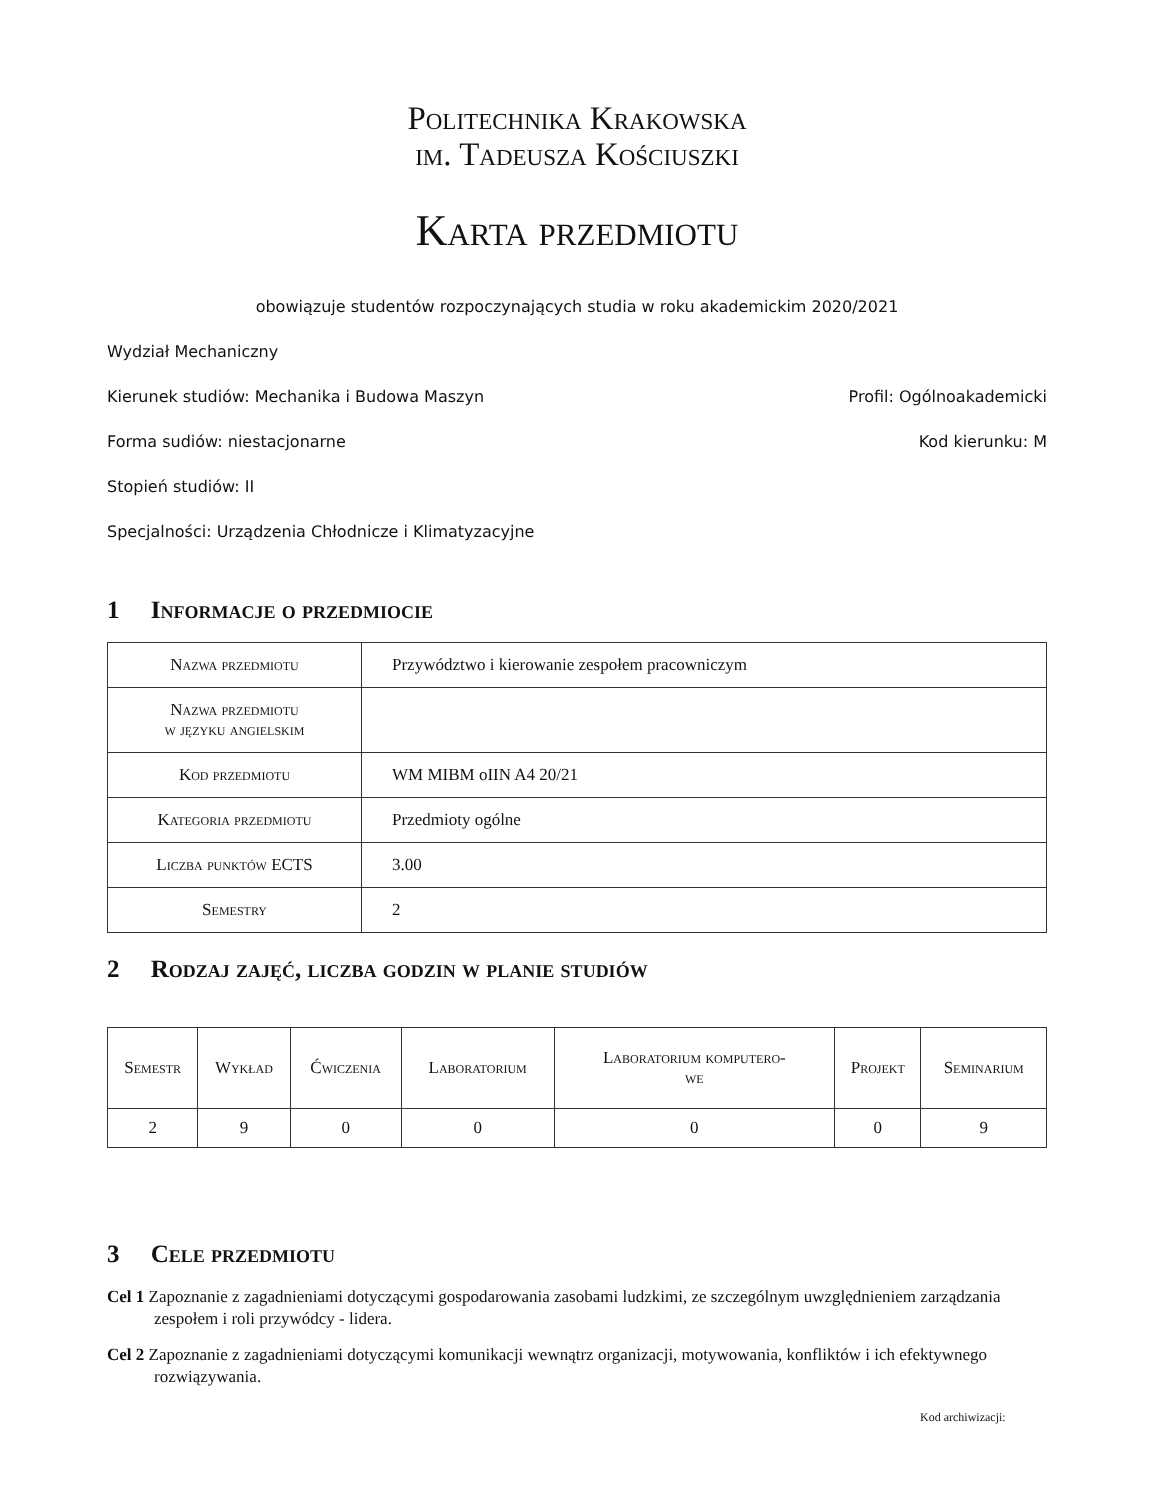Politechnika Krakowska
im. Tadeusza Kościuszki
Karta przedmiotu
obowiązuje studentów rozpoczynających studia w roku akademickim 2020/2021
Wydział Mechaniczny
Kierunek studiów: Mechanika i Budowa Maszyn Profil: Ogólnoakademicki
Forma sudiów: niestacjonarne Kod kierunku: M
Stopień studiów: II
Specjalności: Urządzenia Chłodnicze i Klimatyzacyjne
1 Informacje o przedmiocie
| Nazwa przedmiotu | Przywództwo i kierowanie zespołem pracowniczym |
| Nazwa przedmiotu w języku angielskim | |
| Kod przedmiotu | WM MIBM oIIN A4 20/21 |
| Kategoria przedmiotu | Przedmioty ogólne |
| Liczba punktów ECTS | 3.00 |
| Semestry | 2 |
2 Rodzaj zajęć, liczba godzin w planie studiów
| Semestr | Wykład | Ćwiczenia | Laboratorium | Laboratorium komputero- we | Projekt | Seminarium |
| --- | --- | --- | --- | --- | --- | --- |
| 2 | 9 | 0 | 0 | 0 | 0 | 9 |
3 Cele przedmiotu
Cel 1 Zapoznanie z zagadnieniami dotyczącymi gospodarowania zasobami ludzkimi, ze szczególnym uwzględnieniem zarządzania zespołem i roli przywódcy - lidera.
Cel 2 Zapoznanie z zagadnieniami dotyczącymi komunikacji wewnątrz organizacji, motywowania, konfliktów i ich efektywnego rozwiązywania.
Kod archiwizacji: